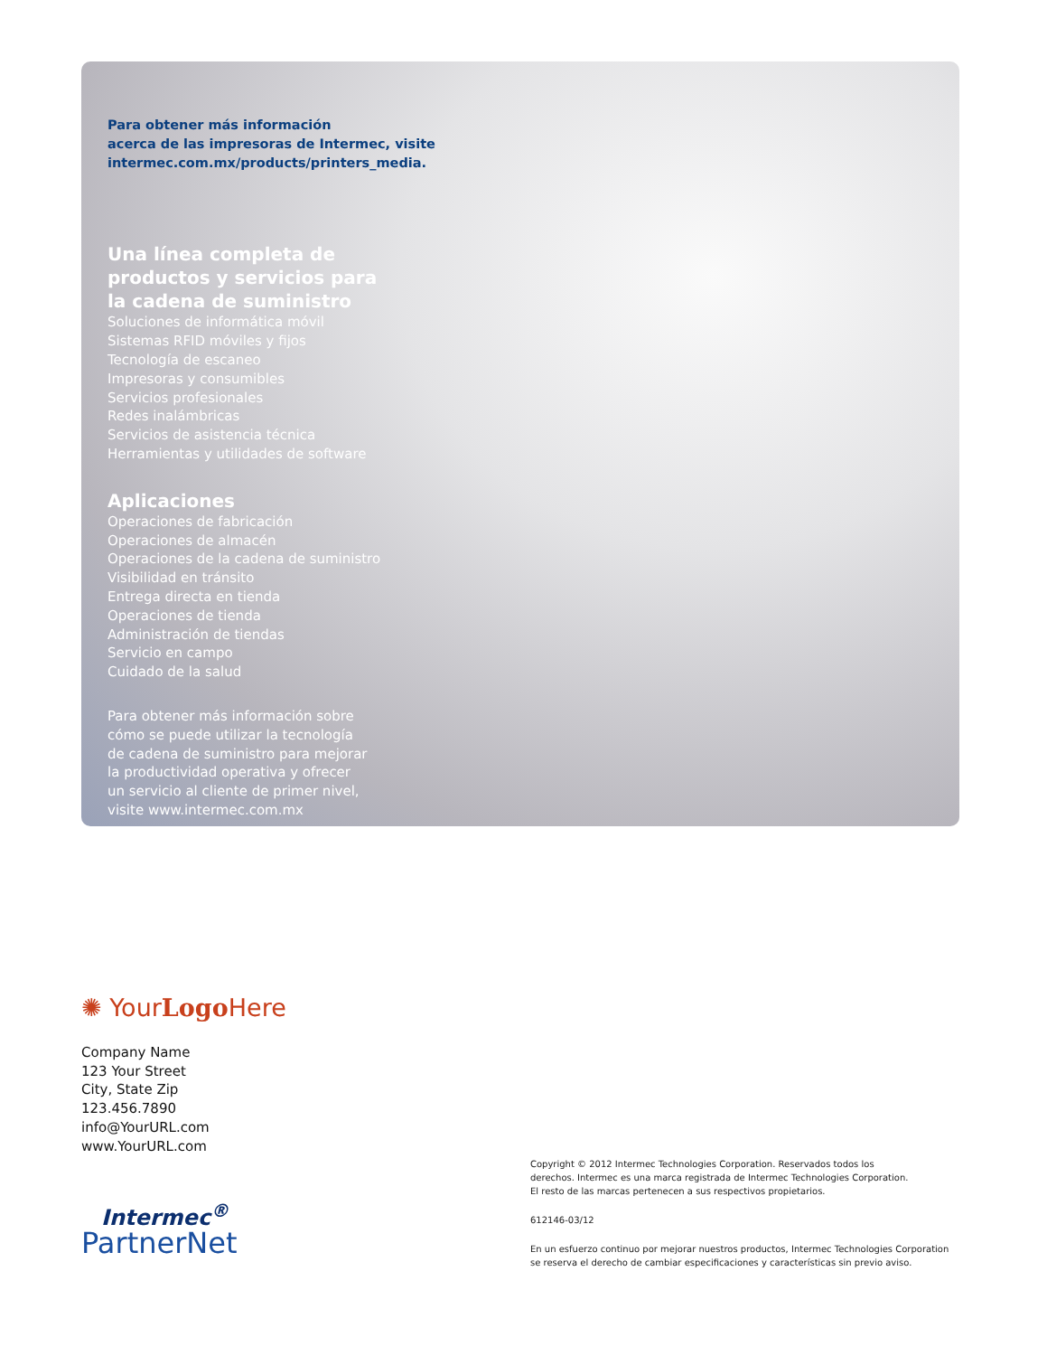Para obtener más información
acerca de las impresoras de Intermec, visite
intermec.com.mx/products/printers_media.
Una línea completa de
productos y servicios para
la cadena de suministro
Soluciones de informática móvil
Sistemas RFID móviles y fijos
Tecnología de escaneo
Impresoras y consumibles
Servicios profesionales
Redes inalámbricas
Servicios de asistencia técnica
Herramientas y utilidades de software
Aplicaciones
Operaciones de fabricación
Operaciones de almacén
Operaciones de la cadena de suministro
Visibilidad en tránsito
Entrega directa en tienda
Operaciones de tienda
Administración de tiendas
Servicio en campo
Cuidado de la salud
Para obtener más información sobre
cómo se puede utilizar la tecnología
de cadena de suministro para mejorar
la productividad operativa y ofrecer
un servicio al cliente de primer nivel,
visite www.intermec.com.mx
✺ YourLogo Here
Company Name
123 Your Street
City, State Zip
123.456.7890
info@YourURL.com
www.YourURL.com
Intermec<sup>®</sup>
PartnerNet
Copyright © 2012 Intermec Technologies Corporation. Reservados todos los
derechos. Intermec es una marca registrada de Intermec Technologies Corporation.
El resto de las marcas pertenecen a sus respectivos propietarios.
612146-03/12
En un esfuerzo continuo por mejorar nuestros productos, Intermec Technologies Corporation
se reserva el derecho de cambiar especificaciones y características sin previo aviso.